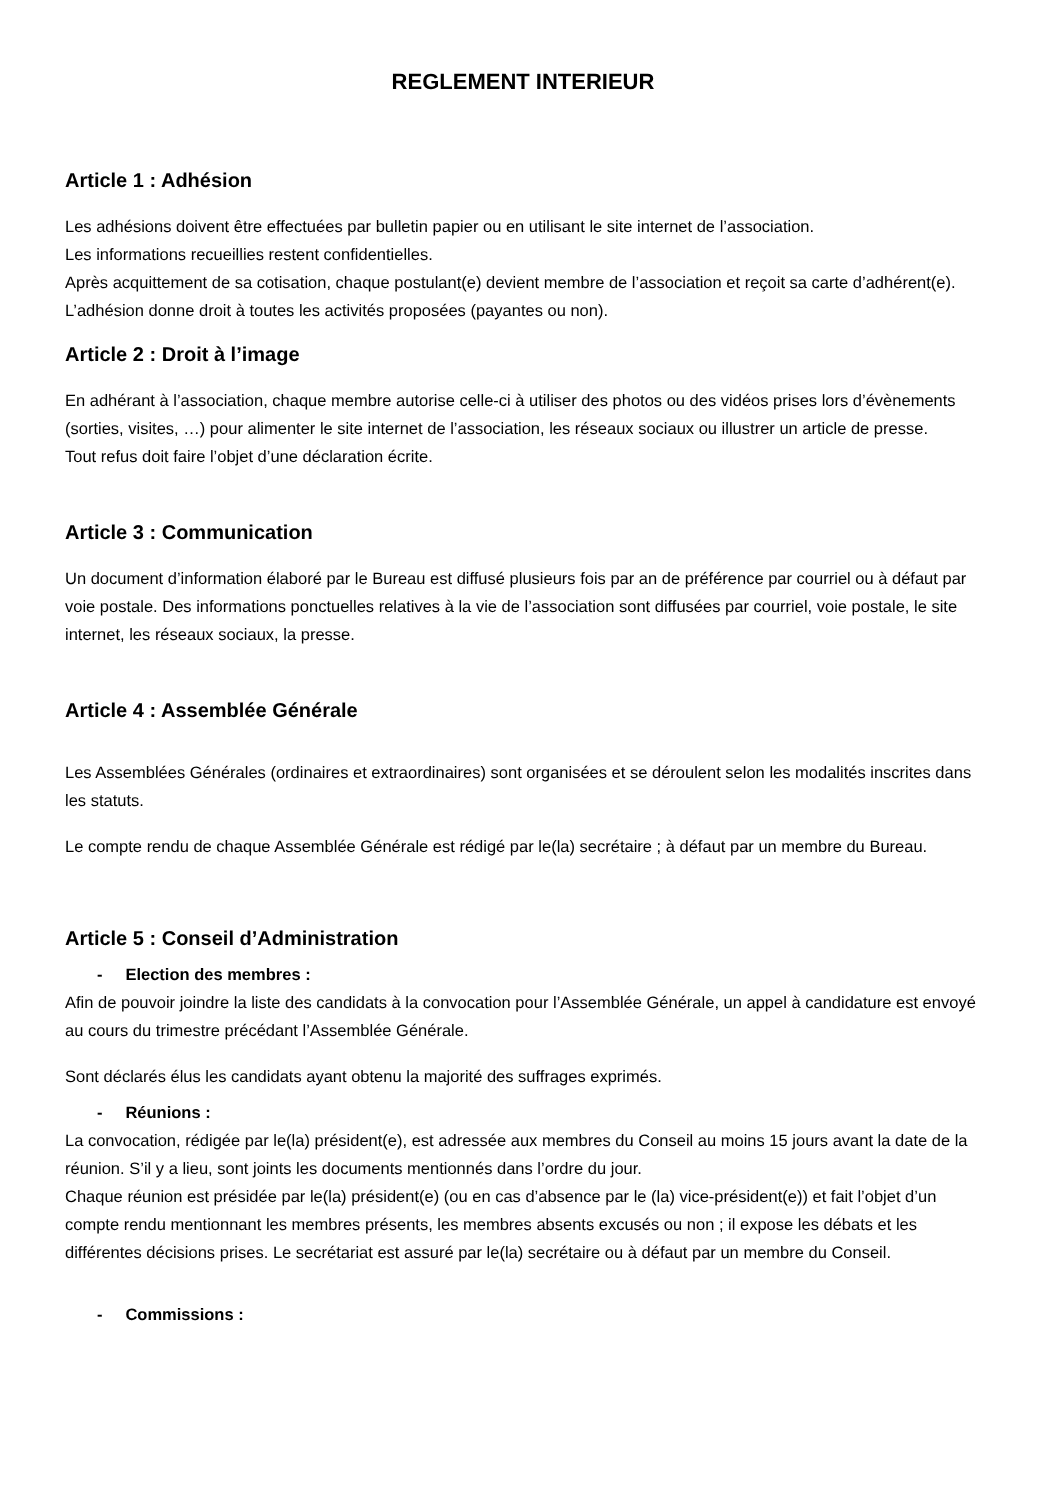REGLEMENT INTERIEUR
Article 1 : Adhésion
Les adhésions doivent être effectuées par bulletin papier ou en utilisant le site internet de l’association.
Les informations recueillies restent confidentielles.
Après acquittement de sa cotisation, chaque postulant(e) devient membre de l’association et reçoit sa carte d’adhérent(e).
L’adhésion donne droit à toutes les activités proposées (payantes ou non).
Article 2 : Droit à l’image
En adhérant à l’association, chaque membre autorise celle-ci à utiliser des photos ou des vidéos prises lors d’évènements (sorties, visites, …) pour alimenter le site internet de l’association, les réseaux sociaux ou illustrer un article de presse.
Tout refus doit faire l’objet d’une déclaration écrite.
Article 3 : Communication
Un document d’information élaboré par le Bureau est diffusé plusieurs fois par an de préférence par courriel ou à défaut par voie postale. Des informations ponctuelles relatives à la vie de l’association sont diffusées par courriel, voie postale, le site internet, les réseaux sociaux, la presse.
Article 4 : Assemblée Générale
Les Assemblées Générales (ordinaires et extraordinaires) sont organisées et se déroulent selon les modalités inscrites dans les statuts.
Le compte rendu de chaque Assemblée Générale est rédigé par le(la) secrétaire ; à défaut par un membre du Bureau.
Article 5 : Conseil d’Administration
- Election des membres :
Afin de pouvoir joindre la liste des candidats à la convocation pour l’Assemblée Générale, un appel à candidature est envoyé au cours du trimestre précédant l’Assemblée Générale.
Sont déclarés élus les candidats ayant obtenu la majorité des suffrages exprimés.
- Réunions :
La convocation, rédigée par le(la) président(e), est adressée aux membres du Conseil au moins 15 jours avant la date de la réunion. S’il y a lieu, sont joints les documents mentionnés dans l’ordre du jour.
Chaque réunion est présidée par le(la) président(e) (ou en cas d’absence par le (la) vice-président(e)) et fait l’objet d’un compte rendu mentionnant les membres présents, les membres absents excusés ou non ; il expose les débats et les différentes décisions prises. Le secrétariat est assuré par le(la) secrétaire ou à défaut par un membre du Conseil.
- Commissions :